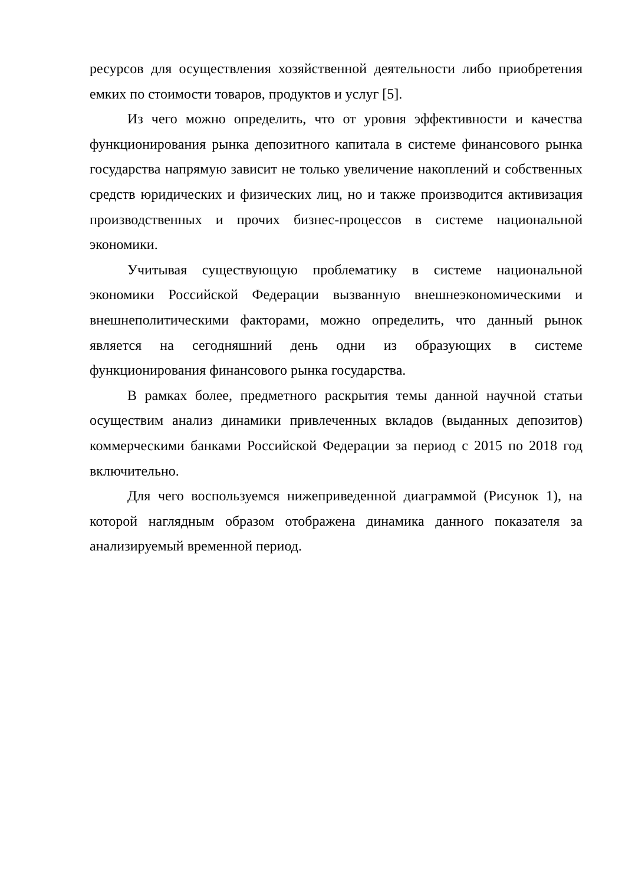ресурсов для осуществления хозяйственной деятельности либо приобретения емких по стоимости товаров, продуктов и услуг [5].
Из чего можно определить, что от уровня эффективности и качества функционирования рынка депозитного капитала в системе финансового рынка государства напрямую зависит не только увеличение накоплений и собственных средств юридических и физических лиц, но и также производится активизация производственных и прочих бизнес-процессов в системе национальной экономики.
Учитывая существующую проблематику в системе национальной экономики Российской Федерации вызванную внешнеэкономическими и внешнеполитическими факторами, можно определить, что данный рынок является на сегодняшний день одни из образующих в системе функционирования финансового рынка государства.
В рамках более, предметного раскрытия темы данной научной статьи осуществим анализ динамики привлеченных вкладов (выданных депозитов) коммерческими банками Российской Федерации за период с 2015 по 2018 год включительно.
Для чего воспользуемся нижеприведенной диаграммой (Рисунок 1), на которой наглядным образом отображена динамика данного показателя за анализируемый временной период.